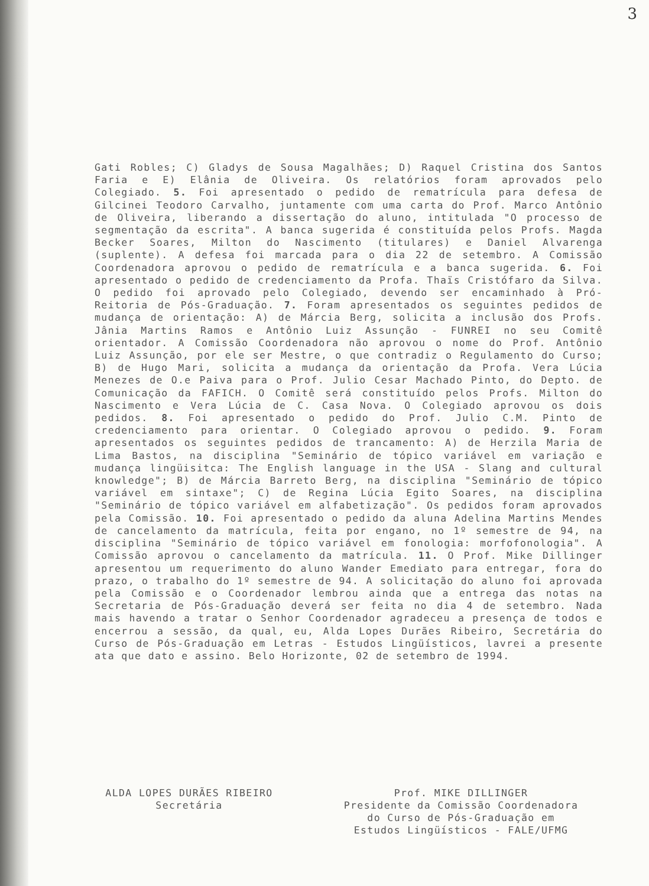3
Gati Robles; C) Gladys de Sousa Magalhães; D) Raquel Cristina dos Santos Faria e E) Elânia de Oliveira. Os relatórios foram aprovados pelo Colegiado. 5. Foi apresentado o pedido de rematrícula para defesa de Gilcinei Teodoro Carvalho, juntamente com uma carta do Prof. Marco Antônio de Oliveira, liberando a dissertação do aluno, intitulada "O processo de segmentação da escrita". A banca sugerida é constituída pelos Profs. Magda Becker Soares, Milton do Nascimento (titulares) e Daniel Alvarenga (suplente). A defesa foi marcada para o dia 22 de setembro. A Comissão Coordenadora aprovou o pedido de rematrícula e a banca sugerida. 6. Foi apresentado o pedido de credenciamento da Profa. Thaïs Cristófaro da Silva. O pedido foi aprovado pelo Colegiado, devendo ser encaminhado à Pró-Reitoria de Pós-Graduação. 7. Foram apresentados os seguintes pedidos de mudança de orientação: A) de Márcia Berg, solicita a inclusão dos Profs. Jânia Martins Ramos e Antônio Luiz Assunção - FUNREI no seu Comitê orientador. A Comissão Coordenadora não aprovou o nome do Prof. Antônio Luiz Assunção, por ele ser Mestre, o que contradiz o Regulamento do Curso; B) de Hugo Mari, solicita a mudança da orientação da Profa. Vera Lúcia Menezes de O.e Paiva para o Prof. Julio Cesar Machado Pinto, do Depto. de Comunicação da FAFICH. O Comitê será constituído pelos Profs. Milton do Nascimento e Vera Lúcia de C. Casa Nova. O Colegiado aprovou os dois pedidos. 8. Foi apresentado o pedido do Prof. Julio C.M. Pinto de credenciamento para orientar. O Colegiado aprovou o pedido. 9. Foram apresentados os seguintes pedidos de trancamento: A) de Herzila Maria de Lima Bastos, na disciplina "Seminário de tópico variável em variação e mudança lingüisitca: The English language in the USA - Slang and cultural knowledge"; B) de Márcia Barreto Berg, na disciplina "Seminário de tópico variável em sintaxe"; C) de Regina Lúcia Egito Soares, na disciplina "Seminário de tópico variável em alfabetização". Os pedidos foram aprovados pela Comissão. 10. Foi apresentado o pedido da aluna Adelina Martins Mendes de cancelamento da matrícula, feita por engano, no 1º semestre de 94, na disciplina "Seminário de tópico variável em fonologia: morfofonologia". A Comissão aprovou o cancelamento da matrícula. 11. O Prof. Mike Dillinger apresentou um requerimento do aluno Wander Emediato para entregar, fora do prazo, o trabalho do 1º semestre de 94. A solicitação do aluno foi aprovada pela Comissão e o Coordenador lembrou ainda que a entrega das notas na Secretaria de Pós-Graduação deverá ser feita no dia 4 de setembro. Nada mais havendo a tratar o Senhor Coordenador agradeceu a presença de todos e encerrou a sessão, da qual, eu, Alda Lopes Durães Ribeiro, Secretária do Curso de Pós-Graduação em Letras - Estudos Lingüísticos, lavrei a presente ata que dato e assino. Belo Horizonte, 02 de setembro de 1994.
ALDA LOPES DURÃES RIBEIRO
Secretária
Prof. MIKE DILLINGER
Presidente da Comissão Coordenadora
do Curso de Pós-Graduação em
Estudos Lingüísticos - FALE/UFMG